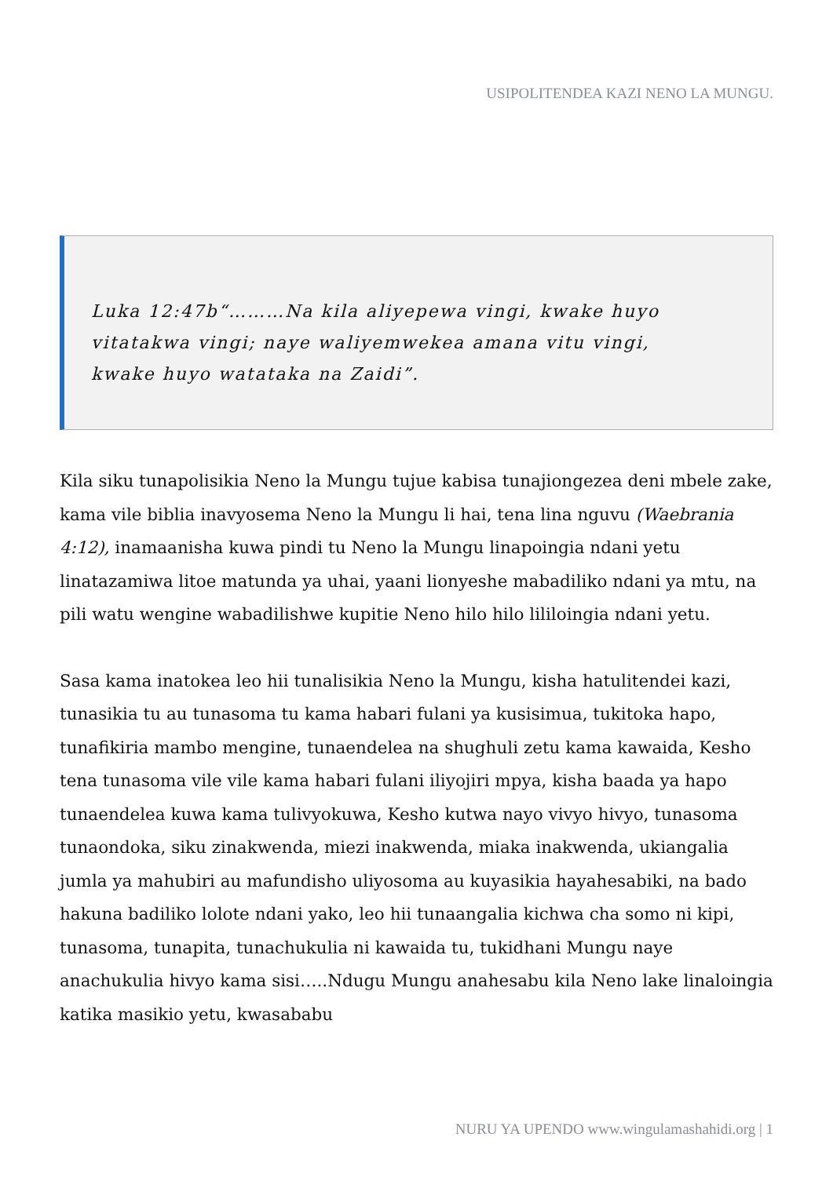USIPOLITENDEA KAZI NENO LA MUNGU.
Luka 12:47b“………Na kila aliyepewa vingi, kwake huyo vitatakwa vingi; naye waliyemwekea amana vitu vingi, kwake huyo watataka na Zaidi”.
Kila siku tunapolisikia Neno la Mungu tujue kabisa tunajiongezea deni mbele zake, kama vile biblia inavyosema Neno la Mungu li hai, tena lina nguvu (Waebrania 4:12), inamaanisha kuwa pindi tu Neno la Mungu linapoingia ndani yetu linatazamiwa litoe matunda ya uhai, yaani lionyeshe mabadiliko ndani ya mtu, na pili watu wengine wabadilishwe kupitie Neno hilo hilo lililoingia ndani yetu.
Sasa kama inatokea leo hii tunalisikia Neno la Mungu, kisha hatulitendei kazi, tunasikia tu au tunasoma tu kama habari fulani ya kusisimua, tukitoka hapo, tunafikiria mambo mengine, tunaendelea na shughuli zetu kama kawaida, Kesho tena tunasoma vile vile kama habari fulani iliyojiri mpya, kisha baada ya hapo tunaendelea kuwa kama tulivyokuwa, Kesho kutwa nayo vivyo hivyo, tunasoma tunaondoka, siku zinakwenda, miezi inakwenda, miaka inakwenda, ukiangalia jumla ya mahubiri au mafundisho uliyosoma au kuyasikia hayahesabiki, na bado hakuna badiliko lolote ndani yako, leo hii tunaangalia kichwa cha somo ni kipi, tunasoma, tunapita, tunachukulia ni kawaida tu, tukidhani Mungu naye anachukulia hivyo kama sisi…..Ndugu Mungu anahesabu kila Neno lake linaloingia katika masikio yetu, kwasababu
NURU YA UPENDO www.wingulamashahidi.org | 1